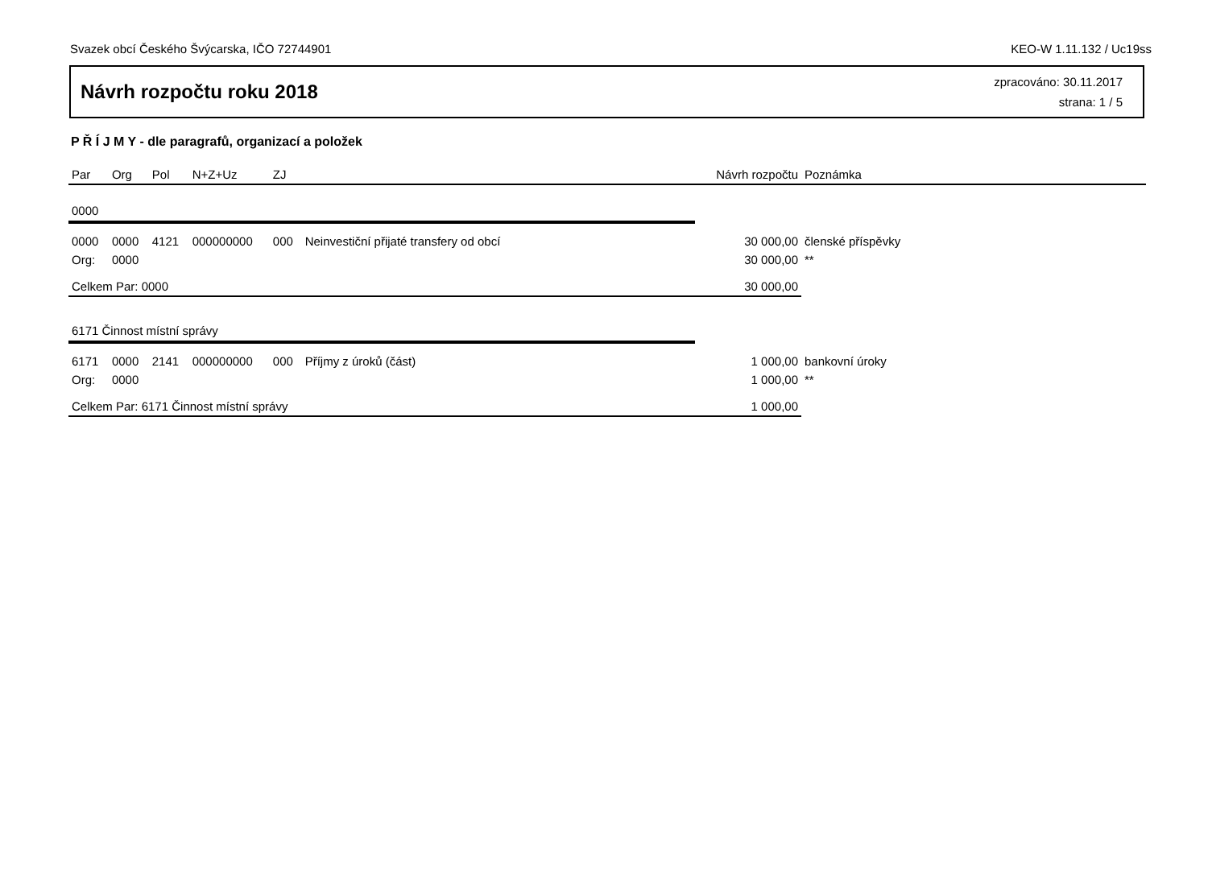Svazek obcí Českého Švýcarska, IČO 72744901 KEO-W 1.11.132 / Uc19ss
Návrh rozpočtu roku 2018
zpracováno: 30.11.2017
strana: 1 / 5
P Ř Í J M Y - dle paragrafů, organizací a položek
| Par | Org | Pol | N+Z+Uz | ZJ | | Návrh rozpočtu | Poznámka |
| --- | --- | --- | --- | --- | --- | --- | --- |
| 0000 | | | | | | | |
| 0000 | 0000 | 4121 | 000000000 | 000 | Neinvestiční přijaté transfery od obcí | 30 000,00 | členské příspěvky |
| Org: | 0000 | | | | | 30 000,00 | ** |
| Celkem Par: 0000 | | | | | | 30 000,00 | |
| 6171 Činnost místní správy | | | | | | | |
| 6171 | 0000 | 2141 | 000000000 | 000 | Příjmy z úroků (část) | 1 000,00 | bankovní úroky |
| Org: | 0000 | | | | | 1 000,00 | ** |
| Celkem Par: 6171 Činnost místní správy | | | | | | 1 000,00 | |